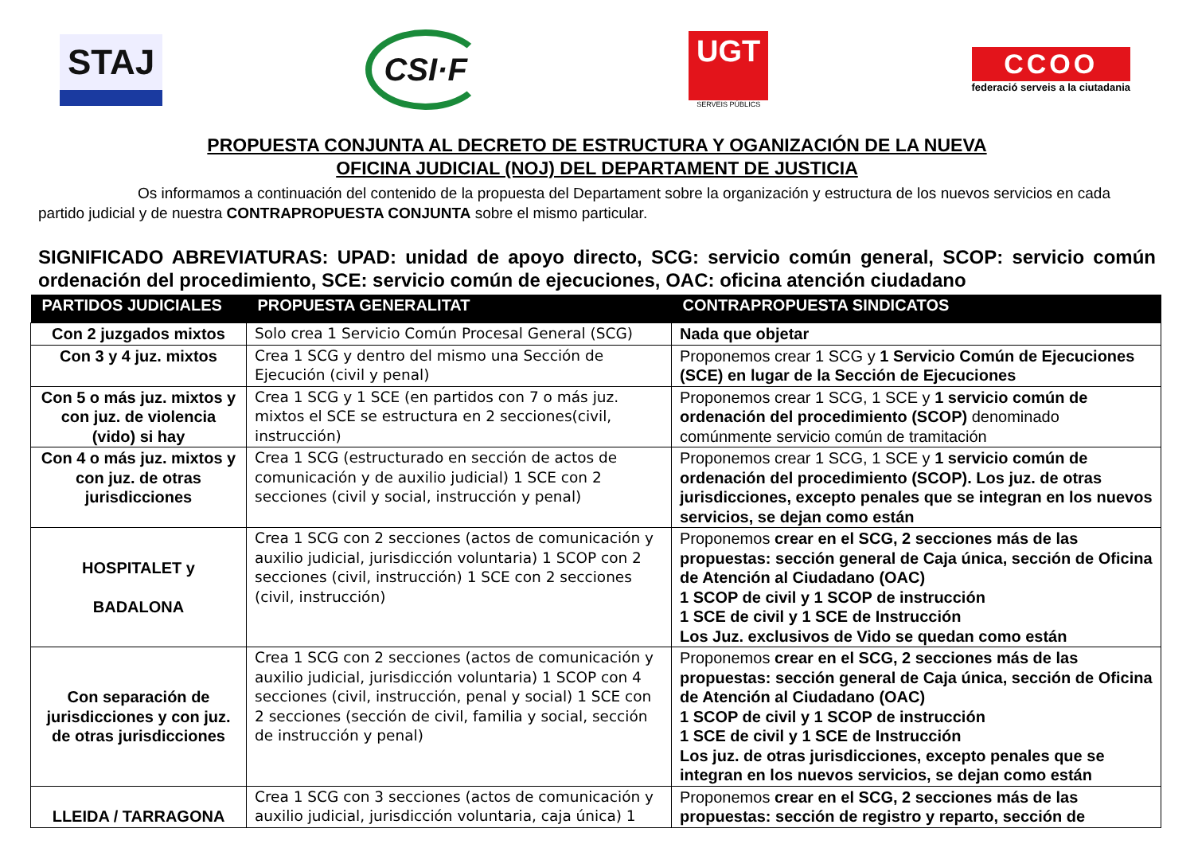STAJ
CSI·F
UGT
SERVEIS PÚBLICS
CCOO
federació serveis a la ciutadania
PROPUESTA CONJUNTA AL DECRETO DE ESTRUCTURA Y OGANIZACIÓN DE LA NUEVA
OFICINA JUDICIAL (NOJ) DEL DEPARTAMENT DE JUSTICIA
Os informamos a continuación del contenido de la propuesta del Departament sobre la organización y estructura de los nuevos servicios en cada partido judicial y de nuestra CONTRAPROPUESTA CONJUNTA sobre el mismo particular.
SIGNIFICADO ABREVIATURAS: UPAD: unidad de apoyo directo, SCG: servicio común general, SCOP: servicio común ordenación del procedimiento, SCE: servicio común de ejecuciones, OAC: oficina atención ciudadano
| PARTIDOS JUDICIALES | PROPUESTA GENERALITAT | CONTRAPROPUESTA SINDICATOS |
| --- | --- | --- |
| Con 2 juzgados mixtos | Solo crea 1 Servicio Común Procesal General (SCG) | Nada que objetar |
| Con 3 y 4 juz. mixtos | Crea 1 SCG y dentro del mismo una Sección de Ejecución (civil y penal) | Proponemos crear 1 SCG y 1 Servicio Común de Ejecuciones (SCE) en lugar de la Sección de Ejecuciones |
| Con 5 o más juz. mixtos y con juz. de violencia (vido) si hay | Crea 1 SCG y 1 SCE (en partidos con 7 o más juz. mixtos el SCE se estructura en 2 secciones(civil, instrucción) | Proponemos crear 1 SCG, 1 SCE y 1 servicio común de ordenación del procedimiento (SCOP) denominado comúnmente servicio común de tramitación |
| Con 4 o más juz. mixtos y con juz. de otras jurisdicciones | Crea 1 SCG (estructurado en sección de actos de comunicación y de auxilio judicial) 1 SCE con 2 secciones (civil y social, instrucción y penal) | Proponemos crear 1 SCG, 1 SCE y 1 servicio común de ordenación del procedimiento (SCOP). Los juz. de otras jurisdicciones, excepto penales que se integran en los nuevos servicios, se dejan como están |
| HOSPITALET y BADALONA | Crea 1 SCG con 2 secciones (actos de comunicación y auxilio judicial, jurisdicción voluntaria) 1 SCOP con 2 secciones (civil, instrucción) 1 SCE con 2 secciones (civil, instrucción) | Proponemos crear en el SCG, 2 secciones más de las propuestas: sección general de Caja única, sección de Oficina de Atención al Ciudadano (OAC) 1 SCOP de civil y 1 SCOP de instrucción 1 SCE de civil y 1 SCE de Instrucción Los Juz. exclusivos de Vido se quedan como están |
| Con separación de jurisdicciones y con juz. de otras jurisdicciones | Crea 1 SCG con 2 secciones (actos de comunicación y auxilio judicial, jurisdicción voluntaria) 1 SCOP con 4 secciones (civil, instrucción, penal y social) 1 SCE con 2 secciones (sección de civil, familia y social, sección de instrucción y penal) | Proponemos crear en el SCG, 2 secciones más de las propuestas: sección general de Caja única, sección de Oficina de Atención al Ciudadano (OAC) 1 SCOP de civil y 1 SCOP de instrucción 1 SCE de civil y 1 SCE de Instrucción Los juz. de otras jurisdicciones, excepto penales que se integran en los nuevos servicios, se dejan como están |
| LLEIDA / TARRAGONA | Crea 1 SCG con 3 secciones (actos de comunicación y auxilio judicial, jurisdicción voluntaria, caja única) 1 | Proponemos crear en el SCG, 2 secciones más de las propuestas: sección de registro y reparto, sección de |